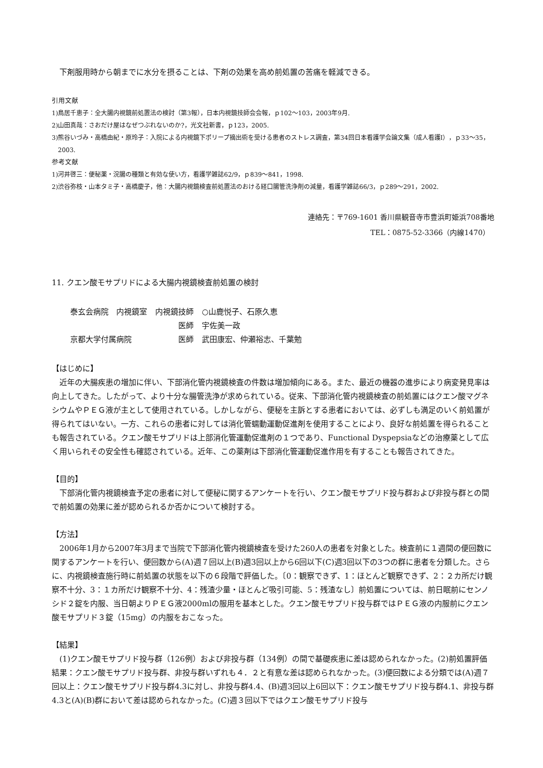下剤服用時から朝までに水分を摂ることは、下剤の効果を高め前処置の苦痛を軽減できる。
引用文献
1)鳥居千恵子：全大腸内視鏡前処置法の検討（第3報），日本内視鏡技師会会報，ｐ102～103，2003年9月.
2)山田真哉：さおだけ屋はなぜつぶれないのか?，光文社新書，ｐ123，2005.
3)熊谷いづみ・高橋由紀・原玲子：入院による内視鏡下ポリープ摘出術を受ける患者のストレス調査，第34回日本看護学会論文集（成人看護Ⅰ），ｐ33～35，2003.
参考文献
1)河井啓三：便秘薬・浣腸の種類と有効な使い方，看護学雑誌62/9，ｐ839～841，1998.
2)渋谷弥枝・山本タミ子・高橋慶子，他：大腸内視鏡検査前処置法のおける経口腸管洗浄剤の減量，看護学雑誌66/3，ｐ289～291，2002.
連絡先：〒769-1601 香川県観音寺市豊浜町姫浜708番地
TEL：0875-52-3366（内線1470）
11. クエン酸モサプリドによる大腸内視鏡検査前処置の検討
| 泰玄会病院 内視鏡室 | 内視鏡技師 | ○山鹿悦子、石原久恵 |
| | 医師 | 宇佐美一政 |
| 京都大学付属病院 | 医師 | 武田康宏、仲瀬裕志、千葉勉 |
【はじめに】
近年の大腸疾患の増加に伴い、下部消化管内視鏡検査の件数は増加傾向にある。また、最近の機器の進歩により病変発見率は向上してきた。したがって、より十分な腸管洗浄が求められている。従来、下部消化管内視鏡検査の前処置にはクエン酸マグネシウムやＰＥＧ液が主として使用されている。しかしながら、便秘を主訴とする患者においては、必ずしも満足のいく前処置が得られてはいない。一方、これらの患者に対しては消化管蠕動運動促進剤を使用することにより、良好な前処置を得られることも報告されている。クエン酸モサプリドは上部消化管運動促進剤の１つであり、Functional Dyspepsiaなどの治療薬として広く用いられその安全性も確認されている。近年、この薬剤は下部消化管運動促進作用を有することも報告されてきた。
【目的】
下部消化管内視鏡検査予定の患者に対して便秘に関するアンケートを行い、クエン酸モサプリド投与群および非投与群との間で前処置の効果に差が認められるか否かについて検討する。
【方法】
2006年1月から2007年3月まで当院で下部消化管内視鏡検査を受けた260人の患者を対象とした。検査前に１週間の便回数に関するアンケートを行い、便回数から(A)週７回以上(B)週3回以上から6回以下(C)週3回以下の3つの群に患者を分類した。さらに、内視鏡検査施行時に前処置の状態を以下の６段階で評価した。〔0：観察できず、1：ほとんど観察できず、2：２カ所だけ観察不十分、3：１カ所だけ観察不十分、4：残渣少量・ほとんど吸引可能、5：残渣なし〕前処置については、前日眠前にセンノシド２錠を内服、当日朝よりＰＥＧ液2000mlの服用を基本とした。クエン酸モサプリド投与群ではＰＥＧ液の内服前にクエン酸モサプリド３錠（15mg）の内服をおこなった。
【結果】
(1)クエン酸モサプリド投与群（126例）および非投与群（134例）の間で基礎疾患に差は認められなかった。(2)前処置評価結果：クエン酸モサプリド投与群、非投与群いずれも４．２と有意な差は認められなかった。(3)便回数による分類では(A)週７回以上：クエン酸モサプリド投与群4.3に対し、非投与群4.4、(B)週3回以上6回以下：クエン酸モサプリド投与群4.1、非投与群4.3と(A)(B)群において差は認められなかった。(C)週３回以下ではクエン酸モサプリド投与